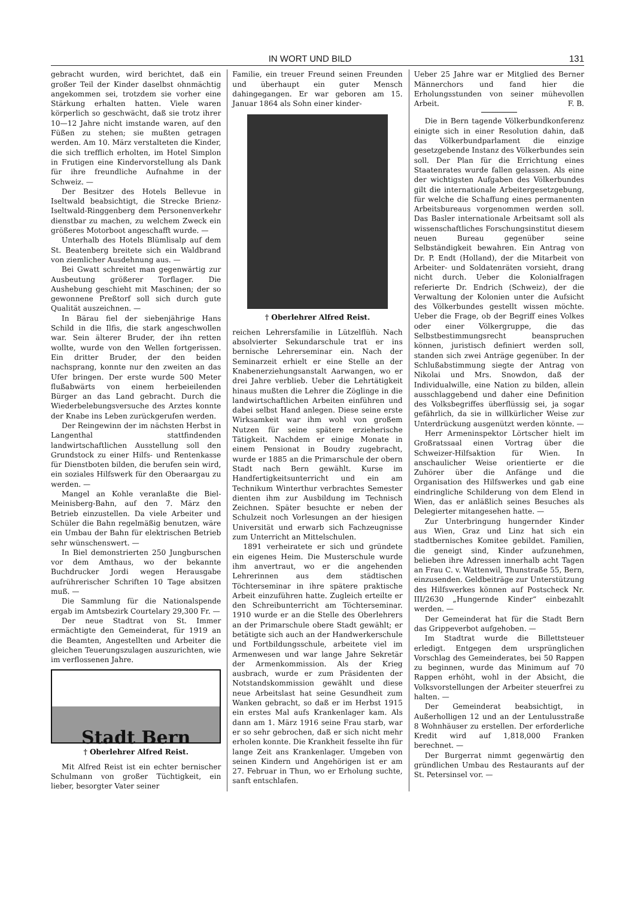IN WORT UND BILD 131
gebracht wurden, wird berichtet, daß ein großer Teil der Kinder daselbst ohnmächtig angekommen sei, trotzdem sie vorher eine Stärkung erhalten hatten. Viele waren körperlich so geschwächt, daß sie trotz ihrer 10—12 Jahre nicht imstande waren, auf den Füßen zu stehen; sie mußten getragen werden. Am 10. März verstalteten die Kinder, die sich trefflich erholten, im Hotel Simplon in Frutigen eine Kindervorstellung als Dank für ihre freundliche Aufnahme in der Schweiz. —
Der Besitzer des Hotels Bellevue in Iseltwald beabsichtigt, die Strecke Brienz-Iseltwald-Ringgenberg dem Personenverkehr dienstbar zu machen, zu welchem Zweck ein größeres Motorboot angeschafft wurde. —
Unterhalb des Hotels Blümlisalp auf dem St. Beatenberg breitete sich ein Waldbrand von ziemlicher Ausdehnung aus. —
Bei Gwatt schreitet man gegenwärtig zur Ausbeutung größerer Torflager. Die Aushebung geschieht mit Maschinen; der so gewonnene Preßtorf soll sich durch gute Qualität auszeichnen. —
In Bärau fiel der siebenjährige Hans Schild in die Ilfis, die stark angeschwollen war. Sein älterer Bruder, der ihn retten wollte, wurde von den Wellen fortgerissen. Ein dritter Bruder, der den beiden nachsprang, konnte nur den zweiten an das Ufer bringen. Der erste wurde 500 Meter flußabwärts von einem herbeieilenden Bürger an das Land gebracht. Durch die Wiederbelebungsversuche des Arztes konnte der Knabe ins Leben zurückgerufen werden.
Der Reingewinn der im nächsten Herbst in Langenthal stattfindenden landwirtschaftlichen Ausstellung soll den Grundstock zu einer Hilfs- und Rentenkasse für Dienstboten bilden, die berufen sein wird, ein soziales Hilfswerk für den Oberaargau zu werden. —
Mangel an Kohle veranlaßte die Biel-Meinisberg-Bahn, auf den 7. März den Betrieb einzustellen. Da viele Arbeiter und Schüler die Bahn regelmäßig benutzen, wäre ein Umbau der Bahn für elektrischen Betrieb sehr wünschenswert. —
In Biel demonstrierten 250 Jungburschen vor dem Amthaus, wo der bekannte Buchdrucker Jordi wegen Herausgabe aufrührerischer Schriften 10 Tage absitzen muß. —
Die Sammlung für die Nationalspende ergab im Amtsbezirk Courtelary 29,300 Fr. —
Der neue Stadtrat von St. Immer ermächtigte den Gemeinderat, für 1919 an die Beamten, Angestellten und Arbeiter die gleichen Teuerungszulagen auszurichten, wie im verflossenen Jahre.
Stadt Bern
† Oberlehrer Alfred Reist.
Mit Alfred Reist ist ein echter bernischer Schulmann von großer Tüchtigkeit, ein lieber, besorgter Vater seiner
Familie, ein treuer Freund seinen Freunden und überhaupt ein guter Mensch dahingegangen. Er war geboren am 15. Januar 1864 als Sohn einer kinder-
† Oberlehrer Alfred Reist.
reichen Lehrersfamilie in Lützelflüh. Nach absolvierter Sekundarschule trat er ins bernische Lehrerseminar ein. Nach der Seminarzeit erhielt er eine Stelle an der Knabenerziehungsanstalt Aarwangen, wo er drei Jahre verblieb. Ueber die Lehrtätigkeit hinaus mußten die Lehrer die Zöglinge in die landwirtschaftlichen Arbeiten einführen und dabei selbst Hand anlegen. Diese seine erste Wirksamkeit war ihm wohl von großem Nutzen für seine spätere erzieherische Tätigkeit. Nachdem er einige Monate in einem Pensionat in Boudry zugebracht, wurde er 1885 an die Primarschule der obern Stadt nach Bern gewählt. Kurse im Handfertigkeitsunterricht und ein am Technikum Winterthur verbrachtes Semester dienten ihm zur Ausbildung im Technisch Zeichnen. Später besuchte er neben der Schulzeit noch Vorlesungen an der hiesigen Universität und erwarb sich Fachzeugnisse zum Unterricht an Mittelschulen.
1891 verheiratete er sich und gründete ein eigenes Heim. Die Musterschule wurde ihm anvertraut, wo er die angehenden Lehrerinnen aus dem städtischen Töchterseminar in ihre spätere praktische Arbeit einzuführen hatte. Zugleich erteilte er den Schreibunterricht am Töchterseminar. 1910 wurde er an die Stelle des Oberlehrers an der Primarschule obere Stadt gewählt; er betätigte sich auch an der Handwerkerschule und Fortbildungsschule, arbeitete viel im Armenwesen und war lange Jahre Sekretär der Armenkommission. Als der Krieg ausbrach, wurde er zum Präsidenten der Notstandskommission gewählt und diese neue Arbeitslast hat seine Gesundheit zum Wanken gebracht, so daß er im Herbst 1915 ein erstes Mal aufs Krankenlager kam. Als dann am 1. März 1916 seine Frau starb, war er so sehr gebrochen, daß er sich nicht mehr erholen konnte. Die Krankheit fesselte ihn für lange Zeit ans Krankenlager. Umgeben von seinen Kindern und Angehörigen ist er am 27. Februar in Thun, wo er Erholung suchte, sanft entschlafen.
Ueber 25 Jahre war er Mitglied des Berner Männerchors und fand hier die Erholungsstunden von seiner mühevollen Arbeit. F. B.
Die in Bern tagende Völkerbundkonferenz einigte sich in einer Resolution dahin, daß das Völkerbundparlament die einzige gesetzgebende Instanz des Völkerbundes sein soll. Der Plan für die Errichtung eines Staatenrates wurde fallen gelassen. Als eine der wichtigsten Aufgaben des Völkerbundes gilt die internationale Arbeitergesetzgebung, für welche die Schaffung eines permanenten Arbeitsbureaus vorgenommen werden soll. Das Basler internationale Arbeitsamt soll als wissenschaftliches Forschungsinstitut diesem neuen Bureau gegenüber seine Selbständigkeit bewahren. Ein Antrag von Dr. P. Endt (Holland), der die Mitarbeit von Arbeiter- und Soldatenräten vorsieht, drang nicht durch. Ueber die Kolonialfragen referierte Dr. Endrich (Schweiz), der die Verwaltung der Kolonien unter die Aufsicht des Völkerbundes gestellt wissen möchte. Ueber die Frage, ob der Begriff eines Volkes oder einer Völkergruppe, die das Selbstbestimmungsrecht beanspruchen können, juristisch definiert werden soll, standen sich zwei Anträge gegenüber. In der Schlußabstimmung siegte der Antrag von Nikolai und Mrs. Snowdon, daß der Individualwille, eine Nation zu bilden, allein ausschlaggebend und daher eine Definition des Volksbegriffes überflüssig sei, ja sogar gefährlich, da sie in willkürlicher Weise zur Unterdrückung ausgenützt werden könnte. —
Herr Armeninspektor Lörtscher hielt im Großratssaal einen Vortrag über die Schweizer-Hilfsaktion für Wien. In anschaulicher Weise orientierte er die Zuhörer über die Anfänge und die Organisation des Hilfswerkes und gab eine eindringliche Schilderung von dem Elend in Wien, das er anläßlich seines Besuches als Delegierter mitangesehen hatte. —
Zur Unterbringung hungernder Kinder aus Wien, Graz und Linz hat sich ein stadtbernisches Komitee gebildet. Familien, die geneigt sind, Kinder aufzunehmen, belieben ihre Adressen innerhalb acht Tagen an Frau C. v. Wattenwil, Thunstraße 55, Bern, einzusenden. Geldbeiträge zur Unterstützung des Hilfswerkes können auf Postscheck Nr. III/2630 „Hungernde Kinder“ einbezahlt werden. —
Der Gemeinderat hat für die Stadt Bern das Grippeverbot aufgehoben. —
Im Stadtrat wurde die Billettsteuer erledigt. Entgegen dem ursprünglichen Vorschlag des Gemeinderates, bei 50 Rappen zu beginnen, wurde das Minimum auf 70 Rappen erhöht, wohl in der Absicht, die Volksvorstellungen der Arbeiter steuerfrei zu halten. —
Der Gemeinderat beabsichtigt, in Außerholligen 12 und an der Lentulusstraße 8 Wohnhäuser zu erstellen. Der erforderliche Kredit wird auf 1,818,000 Franken berechnet. —
Der Burgerrat nimmt gegenwärtig den gründlichen Umbau des Restaurants auf der St. Petersinsel vor. —